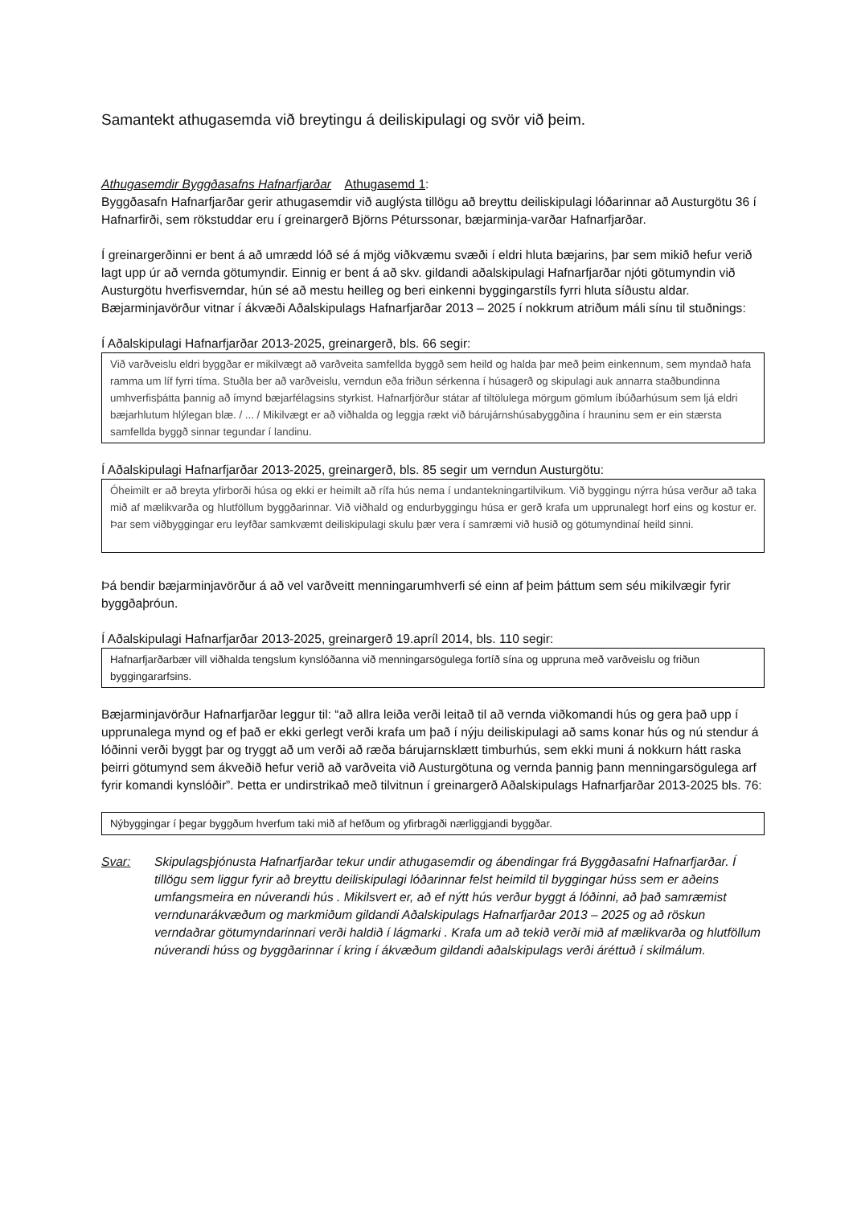Samantekt athugasemda við breytingu á deiliskipulagi og svör við þeim.
Athugasemdir Byggðasafns Hafnarfjarðar Athugasemd 1:
Byggðasafn Hafnarfjarðar gerir athugasemdir við auglýsta tillögu að breyttu deiliskipulagi lóðarinnar að Austurgötu 36 í Hafnarfirði, sem rökstuddar eru í greinargerð Björns Péturssonar, bæjarminja-varðar Hafnarfjarðar.
Í greinargerðinni er bent á að umrædd lóð sé á mjög viðkvæmu svæði í eldri hluta bæjarins, þar sem mikið hefur verið lagt upp úr að vernda götumyndir. Einnig er bent á að skv. gildandi aðalskipulagi Hafnarfjarðar njóti götumyndin við Austurgötu hverfisverndar, hún sé að mestu heilleg og beri einkenni byggingarstíls fyrri hluta síðustu aldar. Bæjarminjavörður vitnar í ákvæði Aðalskipulags Hafnarfjarðar 2013 – 2025 í nokkrum atriðum máli sínu til stuðnings:
Í Aðalskipulagi Hafnarfjarðar 2013-2025, greinargerð, bls. 66 segir:
Við varðveislu eldri byggðar er mikilvægt að varðveita samfellda byggð sem heild og halda þar með þeim einkennum, sem myndað hafa ramma um líf fyrri tíma. Stuðla ber að varðveislu, verndun eða friðun sérkenna í húsagerð og skipulagi auk annarra staðbundinna umhverfisþátta þannig að ímynd bæjarfélagsins styrkist. Hafnarfjörður státar af tiltölulega mörgum gömlum íbúðarhúsum sem ljá eldri bæjarhlutum hlýlegan blæ. / ... / Mikilvægt er að viðhalda og leggja rækt við bárujárnshúsabyggðina í hrauninu sem er ein stærsta samfellda byggð sinnar tegundar í landinu.
Í Aðalskipulagi Hafnarfjarðar 2013-2025, greinargerð, bls. 85 segir um verndun Austurgötu:
Óheimilt er að breyta yfirborði húsa og ekki er heimilt að rífa hús nema í undantekningartilvikum. Við byggingu nýrra húsa verður að taka mið af mælikvarða og hlutföllum byggðarinnar. Við viðhald og endurbyggingu húsa er gerð krafa um upprunalegt horf eins og kostur er. Þar sem viðbyggingar eru leyfðar samkvæmt deiliskipulagi skulu þær vera í samræmi við husið og götumyndinaí heild sinni.
Þá bendir bæjarminjavörður á að vel varðveitt menningarumhverfi sé einn af þeim þáttum sem séu mikilvægir fyrir byggðaþróun.
Í Aðalskipulagi Hafnarfjarðar 2013-2025, greinargerð 19.apríl 2014, bls. 110 segir:
Hafnarfjarðarbær vill viðhalda tengslum kynslóðanna við menningarsögulega fortíð sína og uppruna með varðveislu og friðun byggingararfsins.
Bæjarminjavörður Hafnarfjarðar leggur til: “að allra leiða verði leitað til að vernda viðkomandi hús og gera það upp í upprunalega mynd og ef það er ekki gerlegt verði krafa um það í nýju deiliskipulagi að sams konar hús og nú stendur á lóðinni verði byggt þar og tryggt að um verði að ræða bárujarnsklætt timburhús, sem ekki muni á nokkurn hátt raska þeirri götumynd sem ákveðið hefur verið að varðveita við Austurgötuna og vernda þannig þann menningarsögulega arf fyrir komandi kynslóðir”. Þetta er undirstrikað með tilvitnun í greinargerð Aðalskipulags Hafnarfjarðar 2013-2025 bls. 76:
Nýbyggingar í þegar byggðum hverfum taki mið af hefðum og yfirbragði nærliggjandi byggðar.
Svar: Skipulagsþjónusta Hafnarfjarðar tekur undir athugasemdir og ábendingar frá Byggðasafni Hafnarfjarðar. Í tillögu sem liggur fyrir að breyttu deiliskipulagi lóðarinnar felst heimild til byggingar húss sem er aðeins umfangsmeira en núverandi hús . Mikilsvert er, að ef nýtt hús verður byggt á lóðinni, að það samræmist verndunarákvæðum og markmiðum gildandi Aðalskipulags Hafnarfjarðar 2013 – 2025 og að röskun verndaðrar götumyndarinnari verði haldið í lágmarki . Krafa um að tekið verði mið af mælikvarða og hlutföllum núverandi húss og byggðarinnar í kring í ákvæðum gildandi aðalskipulags verði áréttuð í skilmálum.